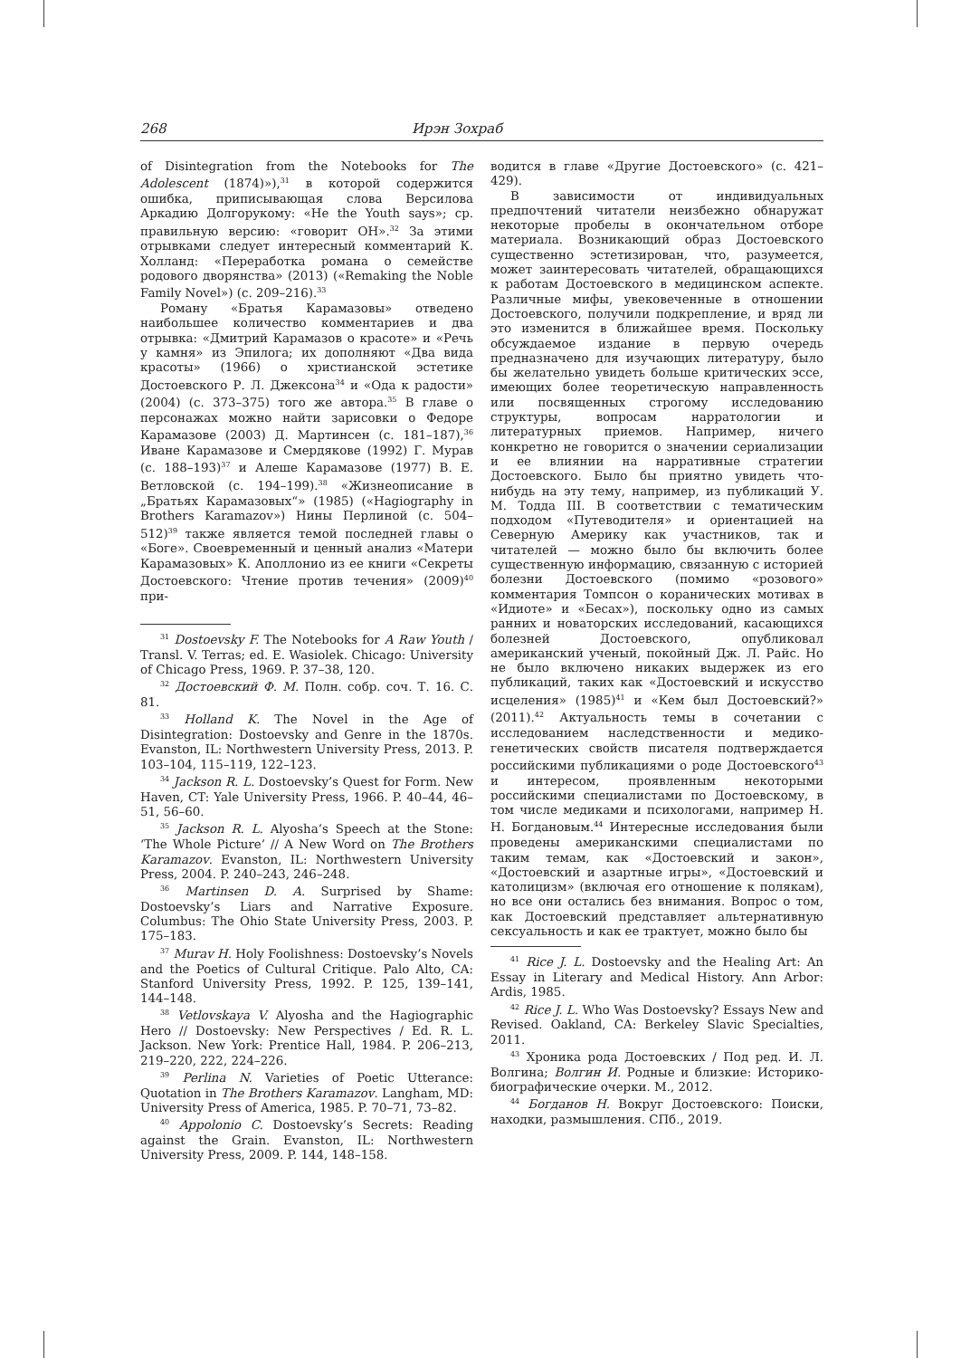268 Ирэн Зохраб
of Disintegration from the Notebooks for The Adolescent (1874)»),<sup>31</sup> в которой содержится ошибка, приписывающая слова Версилова Аркадию Долгорукому: «He the Youth says»; ср. правильную версию: «говорит ОН».<sup>32</sup> За этими отрывками следует интересный комментарий К. Холланд: «Переработка романа о семействе родового дворянства» (2013) («Remaking the Noble Family Novel») (с. 209–216).<sup>33</sup>
Роману «Братья Карамазовы» отведено наибольшее количество комментариев и два отрывка: «Дмитрий Карамазов о красоте» и «Речь у камня» из Эпилога; их дополняют «Два вида красоты» (1966) о христианской эстетике Достоевского Р. Л. Джексона<sup>34</sup> и «Ода к радости» (2004) (с. 373–375) того же автора.<sup>35</sup> В главе о персонажах можно найти зарисовки о Федоре Карамазове (2003) Д. Мартинсен (с. 181–187),<sup>36</sup> Иване Карамазове и Смердякове (1992) Г. Мурав (с. 188–193)<sup>37</sup> и Алеше Карамазове (1977) В. Е. Ветловской (с. 194–199).<sup>38</sup> «Жизнеописание в „Братьях Карамазовых“» (1985) («Hagiography in Brothers Karamazov») Нины Перлиной (с. 504–512)<sup>39</sup> также является темой последней главы о «Боге». Своевременный и ценный анализ «Матери Карамазовых» К. Аполлонио из ее книги «Секреты Достоевского: Чтение против течения» (2009)<sup>40</sup> при-
<sup>31</sup> Dostoevsky F. The Notebooks for A Raw Youth / Transl. V. Terras; ed. E. Wasiolek. Chicago: University of Chicago Press, 1969. P. 37–38, 120.
<sup>32</sup> Достоевский Ф. М. Полн. собр. соч. Т. 16. С. 81.
<sup>33</sup> Holland K. The Novel in the Age of Disintegration: Dostoevsky and Genre in the 1870s. Evanston, IL: Northwestern University Press, 2013. P. 103–104, 115–119, 122–123.
<sup>34</sup> Jackson R. L. Dostoevsky’s Quest for Form. New Haven, CT: Yale University Press, 1966. P. 40–44, 46–51, 56–60.
<sup>35</sup> Jackson R. L. Alyosha’s Speech at the Stone: ‘The Whole Picture’ // A New Word on The Brothers Karamazov. Evanston, IL: Northwestern University Press, 2004. P. 240–243, 246–248.
<sup>36</sup> Martinsen D. A. Surprised by Shame: Dostoevsky’s Liars and Narrative Exposure. Columbus: The Ohio State University Press, 2003. P. 175–183.
<sup>37</sup> Murav H. Holy Foolishness: Dostoevsky’s Novels and the Poetics of Cultural Critique. Palo Alto, CA: Stanford University Press, 1992. P. 125, 139–141, 144–148.
<sup>38</sup> Vetlovskaya V. Alyosha and the Hagiographic Hero // Dostoevsky: New Perspectives / Ed. R. L. Jackson. New York: Prentice Hall, 1984. P. 206–213, 219–220, 222, 224–226.
<sup>39</sup> Perlina N. Varieties of Poetic Utterance: Quotation in The Brothers Karamazov. Langham, MD: University Press of America, 1985. P. 70–71, 73–82.
<sup>40</sup> Appolonio C. Dostoevsky’s Secrets: Reading against the Grain. Evanston, IL: Northwestern University Press, 2009. P. 144, 148–158.
водится в главе «Другие Достоевского» (с. 421–429).
В зависимости от индивидуальных предпочтений читатели неизбежно обнаружат некоторые пробелы в окончательном отборе материала. Возникающий образ Достоевского существенно эстетизирован, что, разумеется, может заинтересовать читателей, обращающихся к работам Достоевского в медицинском аспекте. Различные мифы, увековеченные в отношении Достоевского, получили подкрепление, и вряд ли это изменится в ближайшее время. Поскольку обсуждаемое издание в первую очередь предназначено для изучающих литературу, было бы желательно увидеть больше критических эссе, имеющих более теоретическую направленность или посвященных строгому исследованию структуры, вопросам нарратологии и литературных приемов. Например, ничего конкретно не говорится о значении сериализации и ее влиянии на нарративные стратегии Достоевского. Было бы приятно увидеть что-нибудь на эту тему, например, из публикаций У. М. Тодда III. В соответствии с тематическим подходом «Путеводителя» и ориентацией на Северную Америку как участников, так и читателей — можно было бы включить более существенную информацию, связанную с историей болезни Достоевского (помимо «розового» комментария Томпсон о коранических мотивах в «Идиоте» и «Бесах»), поскольку одно из самых ранних и новаторских исследований, касающихся болезней Достоевского, опубликовал американский ученый, покойный Дж. Л. Райс. Но не было включено никаких выдержек из его публикаций, таких как «Достоевский и искусство исцеления» (1985)<sup>41</sup> и «Кем был Достоевский?» (2011).<sup>42</sup> Актуальность темы в сочетании с исследованием наследственности и медико-генетических свойств писателя подтверждается российскими публикациями о роде Достоевского<sup>43</sup> и интересом, проявленным некоторыми российскими специалистами по Достоевскому, в том числе медиками и психологами, например Н. Н. Богдановым.<sup>44</sup> Интересные исследования были проведены американскими специалистами по таким темам, как «Достоевский и закон», «Достоевский и азартные игры», «Достоевский и католицизм» (включая его отношение к полякам), но все они остались без внимания. Вопрос о том, как Достоевский представляет альтернативную сексуальность и как ее трактует, можно было бы
<sup>41</sup> Rice J. L. Dostoevsky and the Healing Art: An Essay in Literary and Medical History. Ann Arbor: Ardis, 1985.
<sup>42</sup> Rice J. L. Who Was Dostoevsky? Essays New and Revised. Oakland, CA: Berkeley Slavic Specialties, 2011.
<sup>43</sup> Хроника рода Достоевских / Под ред. И. Л. Волгина; Волгин И. Родные и близкие: Историко-биографические очерки. М., 2012.
<sup>44</sup> Богданов Н. Вокруг Достоевского: Поиски, находки, размышления. СПб., 2019.